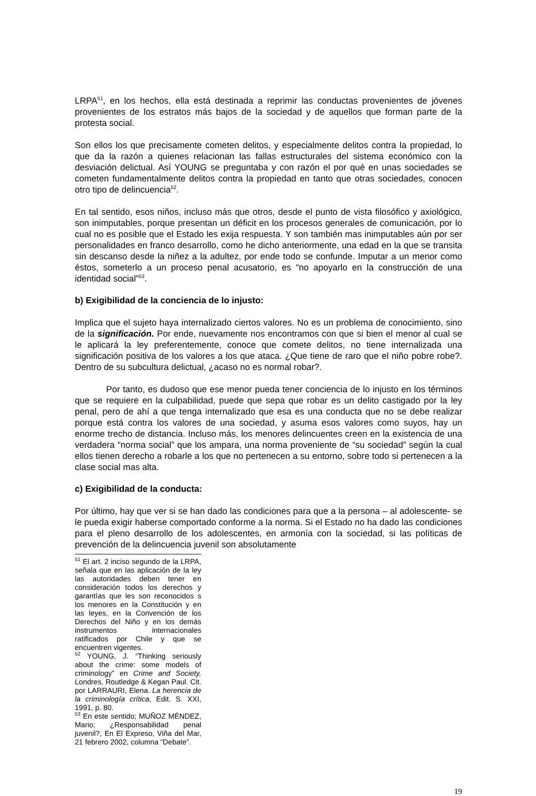LRPA<sup>51</sup>, en los hechos, ella está destinada a reprimir las conductas provenientes de jóvenes provenientes de los estratos más bajos de la sociedad y de aquellos que forman parte de la protesta social.
Son ellos los que precisamente cometen delitos, y especialmente delitos contra la propiedad, lo que da la razón a quienes relacionan las fallas estructurales del sistema económico con la desviación delictual. Así YOUNG se preguntaba y con razón el por qué en unas sociedades se cometen fundamentalmente delitos contra la propiedad en tanto que otras sociedades, conocen otro tipo de delincuencia<sup>52</sup>.
En tal sentido, esos niños, incluso más que otros, desde el punto de vista filosófico y axiológico, son inimputables, porque presentan un déficit en los procesos generales de comunicación, por lo cual no es posible que el Estado les exija respuesta. Y son también mas inimputables aún por ser personalidades en franco desarrollo, como he dicho anteriormente, una edad en la que se transita sin descanso desde la niñez a la adultez, por ende todo se confunde. Imputar a un menor como éstos, someterlo a un proceso penal acusatorio, es “no apoyarlo en la construcción de una identidad social”<sup>53</sup>.
b) Exigibilidad de la conciencia de lo injusto:
Implica que el sujeto haya internalizado ciertos valores. No es un problema de conocimiento, sino de la significación. Por ende, nuevamente nos encontramos con que si bien el menor al cual se le aplicará la ley preferentemente, conoce que comete delitos, no tiene internalizada una significación positiva de los valores a los que ataca. ¿Que tiene de raro que el niño pobre robe?. Dentro de su subcultura delictual, ¿acaso no es normal robar?.
Por tanto, es dudoso que ese menor pueda tener conciencia de lo injusto en los términos que se requiere en la culpabilidad, puede que sepa que robar es un delito castigado por la ley penal, pero de ahí a que tenga internalizado que esa es una conducta que no se debe realizar porque está contra los valores de una sociedad, y asuma esos valores como suyos, hay un enorme trecho de distancia. Incluso más, los menores delincuentes creen en la existencia de una verdadera “norma social” que los ampara, una norma proveniente de “su sociedad” según la cual ellos tienen derecho a robarle a los que no pertenecen a su entorno, sobre todo si pertenecen a la clase social mas alta.
c) Exigibilidad de la conducta:
Por último, hay que ver si se han dado las condiciones para que a la persona – al adolescente- se le pueda exigir haberse comportado conforme a la norma. Si el Estado no ha dado las condiciones para el pleno desarrollo de los adolescentes, en armonía con la sociedad, si las políticas de prevención de la delincuencia juvenil son absolutamente
<sup>51</sup> El art. 2 inciso segundo de la LRPA, señala que en las aplicación de la ley las autoridades deben tener en consideración todos los derechos y garantías que les son reconocidos s los menores en la Constitución y en las leyes, en la Convención de los Derechos del Niño y en los demás instrumentos internacionales ratificados por Chile y que se encuentren vigentes.
<sup>52</sup> YOUNG, J. “Thinking seriously about the crime: some models of criminology” en Crime and Society, Londres, Routledge & Kegan Paul. Cit. por LARRAURI, Elena. La herencia de la criminología crítica, Edit. S. XXI, 1991, p. 80.
<sup>53</sup> En este sentido; MUÑOZ MÉNDEZ, Mario; ¿Responsabilidad penal juvenil?, En El Expreso, Viña del Mar, 21 febrero 2002, columna “Debate”.
19